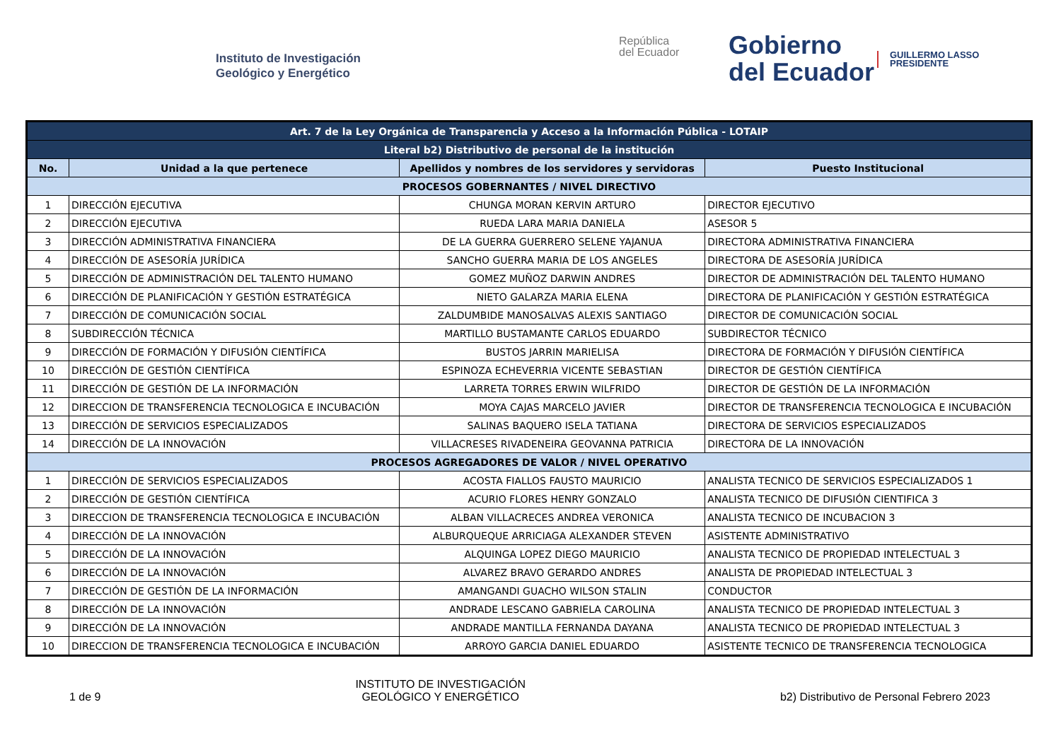Instituto de Investigación
Geológico y Energético
República
del Ecuador
Gobierno
del Ecuador
GUILLERMO LASSO
PRESIDENTE
| Art. 7 de la Ley Orgánica de Transparencia y Acceso a la Información Pública - LOTAIP | | | |
| --- | --- | --- | --- |
| Literal b2) Distributivo de personal de la institución | | | |
| No. | Unidad a la que pertenece | Apellidos y nombres de los servidores y servidoras | Puesto Institucional |
| PROCESOS GOBERNANTES / NIVEL DIRECTIVO | | | |
| 1 | DIRECCIÓN EJECUTIVA | CHUNGA MORAN KERVIN ARTURO | DIRECTOR EJECUTIVO |
| 2 | DIRECCIÓN EJECUTIVA | RUEDA LARA MARIA DANIELA | ASESOR 5 |
| 3 | DIRECCIÓN ADMINISTRATIVA FINANCIERA | DE LA GUERRA GUERRERO SELENE YAJANUA | DIRECTORA ADMINISTRATIVA FINANCIERA |
| 4 | DIRECCIÓN DE ASESORÍA JURÍDICA | SANCHO GUERRA MARIA DE LOS ANGELES | DIRECTORA DE ASESORÍA JURÍDICA |
| 5 | DIRECCIÓN DE ADMINISTRACIÓN DEL TALENTO HUMANO | GOMEZ MUÑOZ DARWIN ANDRES | DIRECTOR DE ADMINISTRACIÓN DEL TALENTO HUMANO |
| 6 | DIRECCIÓN DE PLANIFICACIÓN Y GESTIÓN ESTRATÉGICA | NIETO GALARZA MARIA ELENA | DIRECTORA DE PLANIFICACIÓN Y GESTIÓN ESTRATÉGICA |
| 7 | DIRECCIÓN DE COMUNICACIÓN SOCIAL | ZALDUMBIDE MANOSALVAS ALEXIS SANTIAGO | DIRECTOR DE COMUNICACIÓN SOCIAL |
| 8 | SUBDIRECCIÓN TÉCNICA | MARTILLO BUSTAMANTE CARLOS EDUARDO | SUBDIRECTOR TÉCNICO |
| 9 | DIRECCIÓN DE FORMACIÓN Y DIFUSIÓN CIENTÍFICA | BUSTOS JARRIN MARIELISA | DIRECTORA DE FORMACIÓN Y DIFUSIÓN CIENTÍFICA |
| 10 | DIRECCIÓN DE GESTIÓN CIENTÍFICA | ESPINOZA ECHEVERRIA VICENTE SEBASTIAN | DIRECTOR DE GESTIÓN CIENTÍFICA |
| 11 | DIRECCIÓN DE GESTIÓN DE LA INFORMACIÓN | LARRETA TORRES ERWIN WILFRIDO | DIRECTOR DE GESTIÓN DE LA INFORMACIÓN |
| 12 | DIRECCION DE TRANSFERENCIA TECNOLOGICA E INCUBACIÓN | MOYA CAJAS MARCELO JAVIER | DIRECTOR DE TRANSFERENCIA TECNOLOGICA E INCUBACIÓN |
| 13 | DIRECCIÓN DE SERVICIOS ESPECIALIZADOS | SALINAS BAQUERO ISELA TATIANA | DIRECTORA DE SERVICIOS ESPECIALIZADOS |
| 14 | DIRECCIÓN DE LA INNOVACIÓN | VILLACRESES RIVADENEIRA GEOVANNA PATRICIA | DIRECTORA DE LA INNOVACIÓN |
| PROCESOS AGREGADORES DE VALOR / NIVEL OPERATIVO | | | |
| 1 | DIRECCIÓN DE SERVICIOS ESPECIALIZADOS | ACOSTA FIALLOS FAUSTO MAURICIO | ANALISTA TECNICO DE SERVICIOS ESPECIALIZADOS 1 |
| 2 | DIRECCIÓN DE GESTIÓN CIENTÍFICA | ACURIO FLORES HENRY GONZALO | ANALISTA TECNICO DE DIFUSIÓN CIENTIFICA 3 |
| 3 | DIRECCION DE TRANSFERENCIA TECNOLOGICA E INCUBACIÓN | ALBAN VILLACRECES ANDREA VERONICA | ANALISTA TECNICO DE INCUBACION 3 |
| 4 | DIRECCIÓN DE LA INNOVACIÓN | ALBURQUEQUE ARRICIAGA ALEXANDER STEVEN | ASISTENTE ADMINISTRATIVO |
| 5 | DIRECCIÓN DE LA INNOVACIÓN | ALQUINGA LOPEZ DIEGO MAURICIO | ANALISTA TECNICO DE PROPIEDAD INTELECTUAL 3 |
| 6 | DIRECCIÓN DE LA INNOVACIÓN | ALVAREZ BRAVO GERARDO ANDRES | ANALISTA DE PROPIEDAD INTELECTUAL 3 |
| 7 | DIRECCIÓN DE GESTIÓN DE LA INFORMACIÓN | AMANGANDI GUACHO WILSON STALIN | CONDUCTOR |
| 8 | DIRECCIÓN DE LA INNOVACIÓN | ANDRADE LESCANO GABRIELA CAROLINA | ANALISTA TECNICO DE PROPIEDAD INTELECTUAL 3 |
| 9 | DIRECCIÓN DE LA INNOVACIÓN | ANDRADE MANTILLA FERNANDA DAYANA | ANALISTA TECNICO DE PROPIEDAD INTELECTUAL 3 |
| 10 | DIRECCION DE TRANSFERENCIA TECNOLOGICA E INCUBACIÓN | ARROYO GARCIA DANIEL EDUARDO | ASISTENTE TECNICO DE TRANSFERENCIA TECNOLOGICA |
1 de 9
INSTITUTO DE INVESTIGACIÓN
GEOLÓGICO Y ENERGÉTICO
b2) Distributivo de Personal Febrero 2023